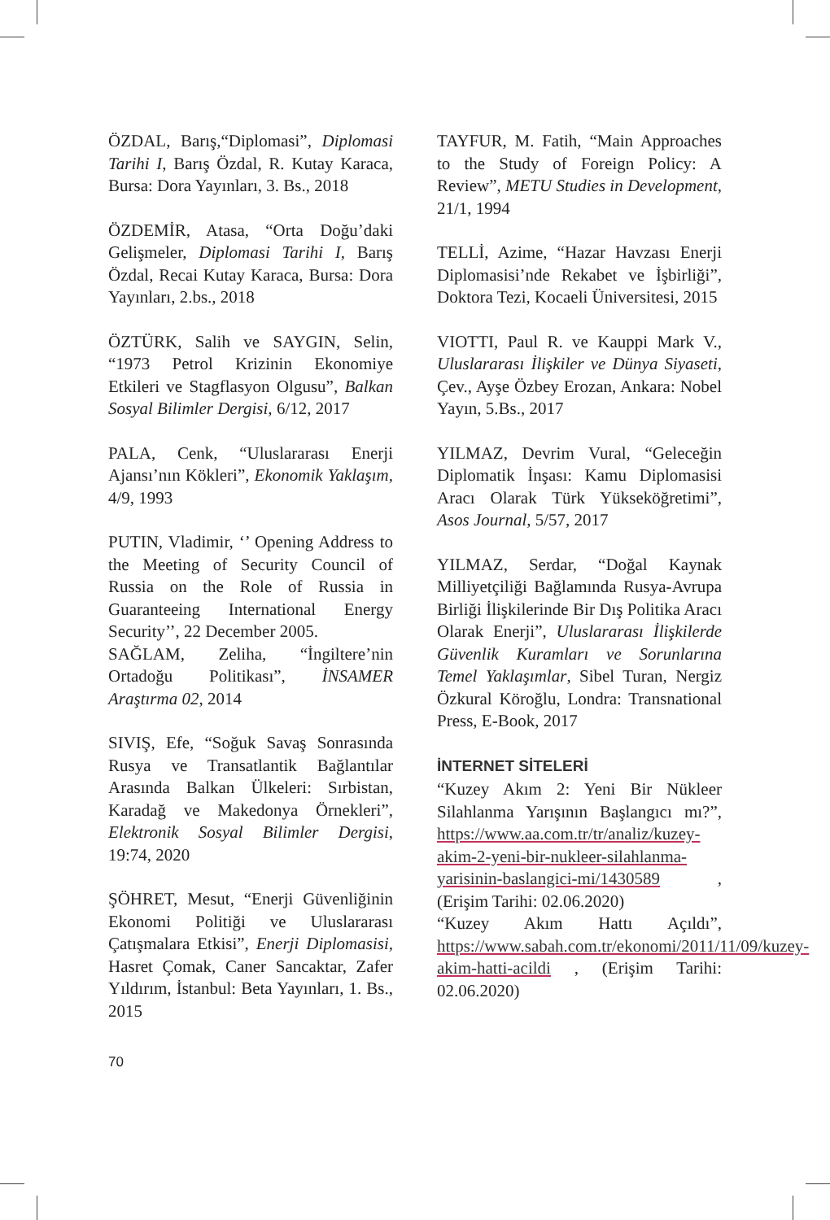ÖZDAL, Barış,“Diplomasi”, Diplomasi Tarihi I, Barış Özdal, R. Kutay Karaca, Bursa: Dora Yayınları, 3. Bs., 2018
ÖZDEMİR, Atasa, “Orta Doğu’daki Gelişmeler, Diplomasi Tarihi I, Barış Özdal, Recai Kutay Karaca, Bursa: Dora Yayınları, 2.bs., 2018
ÖZTÜRK, Salih ve SAYGIN, Selin, “1973 Petrol Krizinin Ekonomiye Etkileri ve Stagflasyon Olgusu”, Balkan Sosyal Bilimler Dergisi, 6/12, 2017
PALA, Cenk, “Uluslararası Enerji Ajansı’nın Kökleri”, Ekonomik Yaklaşım, 4/9, 1993
PUTIN, Vladimir, ‘’ Opening Address to the Meeting of Security Council of Russia on the Role of Russia in Guaranteeing International Energy Security’’, 22 December 2005.
SAĞLAM, Zeliha, “İngiltere’nin Ortadoğu Politikası”, İNSAMER Araştırma 02, 2014
SIVIŞ, Efe, “Soğuk Savaş Sonrasında Rusya ve Transatlantik Bağlantılar Arasında Balkan Ülkeleri: Sırbistan, Karadağ ve Makedonya Örnekleri”, Elektronik Sosyal Bilimler Dergisi, 19:74, 2020
ŞÖHRET, Mesut, “Enerji Güvenliğinin Ekonomi Politiği ve Uluslararası Çatışmalara Etkisi”, Enerji Diplomasisi, Hasret Çomak, Caner Sancaktar, Zafer Yıldırım, İstanbul: Beta Yayınları, 1. Bs., 2015
TAYFUR, M. Fatih, “Main Approaches to the Study of Foreign Policy: A Review”, METU Studies in Development, 21/1, 1994
TELLİ, Azime, “Hazar Havzası Enerji Diplomasisi’nde Rekabet ve İşbirliği”, Doktora Tezi, Kocaeli Üniversitesi, 2015
VIOTTI, Paul R. ve Kauppi Mark V., Uluslararası İlişkiler ve Dünya Siyaseti, Çev., Ayşe Özbey Erozan, Ankara: Nobel Yayın, 5.Bs., 2017
YILMAZ, Devrim Vural, “Geleceğin Diplomatik İnşası: Kamu Diplomasisi Aracı Olarak Türk Yükseköğretimi”, Asos Journal, 5/57, 2017
YILMAZ, Serdar, “Doğal Kaynak Milliyetçiliği Bağlamında Rusya-Avrupa Birliği İlişkilerinde Bir Dış Politika Aracı Olarak Enerji”, Uluslararası İlişkilerde Güvenlik Kuramları ve Sorunlarına Temel Yaklaşımlar, Sibel Turan, Nergiz Özkural Köroğlu, Londra: Transnational Press, E-Book, 2017
İNTERNET SİTELERİ
“Kuzey Akım 2: Yeni Bir Nükleer Silahlanma Yarışının Başlangıcı mı?”, https://www.aa.com.tr/tr/analiz/kuzey-akim-2-yeni-bir-nukleer-silahlanma-yarisinin-baslangici-mi/1430589 , (Erişim Tarihi: 02.06.2020)
“Kuzey Akım Hattı Açıldı”, https://www.sabah.com.tr/ekonomi/2011/11/09/kuzey-akim-hatti-acildi , (Erişim Tarihi: 02.06.2020)
70